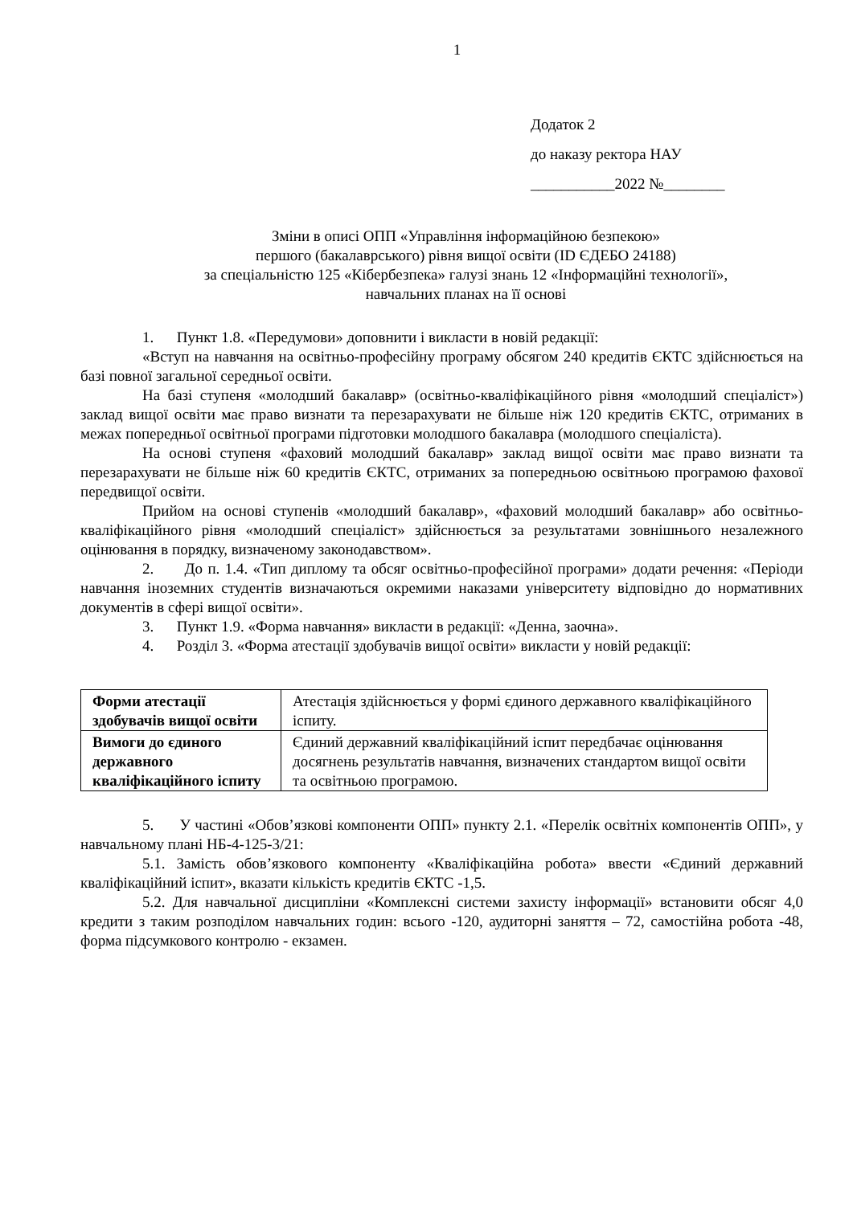1
Додаток 2
до наказу ректора НАУ
___________2022 №________
Зміни в описі ОПП «Управління інформаційною безпекою»
першого (бакалаврського) рівня вищої освіти (ID ЄДЕБО 24188)
за спеціальністю 125 «Кібербезпека» галузі знань 12 «Інформаційні технології»,
навчальних планах на її основі
1. Пункт 1.8. «Передумови» доповнити і викласти в новій редакції:
«Вступ на навчання на освітньо-професійну програму обсягом 240 кредитів ЄКТС здійснюється на базі повної загальної середньої освіти.
На базі ступеня «молодший бакалавр» (освітньо-кваліфікаційного рівня «молодший спеціаліст») заклад вищої освіти має право визнати та перезарахувати не більше ніж 120 кредитів ЄКТС, отриманих в межах попередньої освітньої програми підготовки молодшого бакалавра (молодшого спеціаліста).
На основі ступеня «фаховий молодший бакалавр» заклад вищої освіти має право визнати та перезарахувати не більше ніж 60 кредитів ЄКТС, отриманих за попередньою освітньою програмою фахової передвищої освіти.
Прийом на основі ступенів «молодший бакалавр», «фаховий молодший бакалавр» або освітньо-кваліфікаційного рівня «молодший спеціаліст» здійснюється за результатами зовнішнього незалежного оцінювання в порядку, визначеному законодавством».
2. До п. 1.4. «Тип диплому та обсяг освітньо-професійної програми» додати речення: «Періоди навчання іноземних студентів визначаються окремими наказами університету відповідно до нормативних документів в сфері вищої освіти».
3. Пункт 1.9. «Форма навчання» викласти в редакції: «Денна, заочна».
4. Розділ 3. «Форма атестації здобувачів вищої освіти» викласти у новій редакції:
| Форми атестації здобувачів вищої освіти | Атестація здійснюється у формі єдиного державного кваліфікаційного іспиту. |
| Вимоги до єдиного державного кваліфікаційного іспиту | Єдиний державний кваліфікаційний іспит передбачає оцінювання досягнень результатів навчання, визначених стандартом вищої освіти та освітньою програмою. |
5. У частині «Обов’язкові компоненти ОПП» пункту 2.1. «Перелік освітніх компонентів ОПП», у навчальному плані НБ-4-125-3/21:
5.1. Замість обов’язкового компоненту «Кваліфікаційна робота» ввести «Єдиний державний кваліфікаційний іспит», вказати кількість кредитів ЄКТС -1,5.
5.2. Для навчальної дисципліни «Комплексні системи захисту інформації» встановити обсяг 4,0 кредити з таким розподілом навчальних годин: всього -120, аудиторні заняття – 72, самостійна робота -48, форма підсумкового контролю - екзамен.